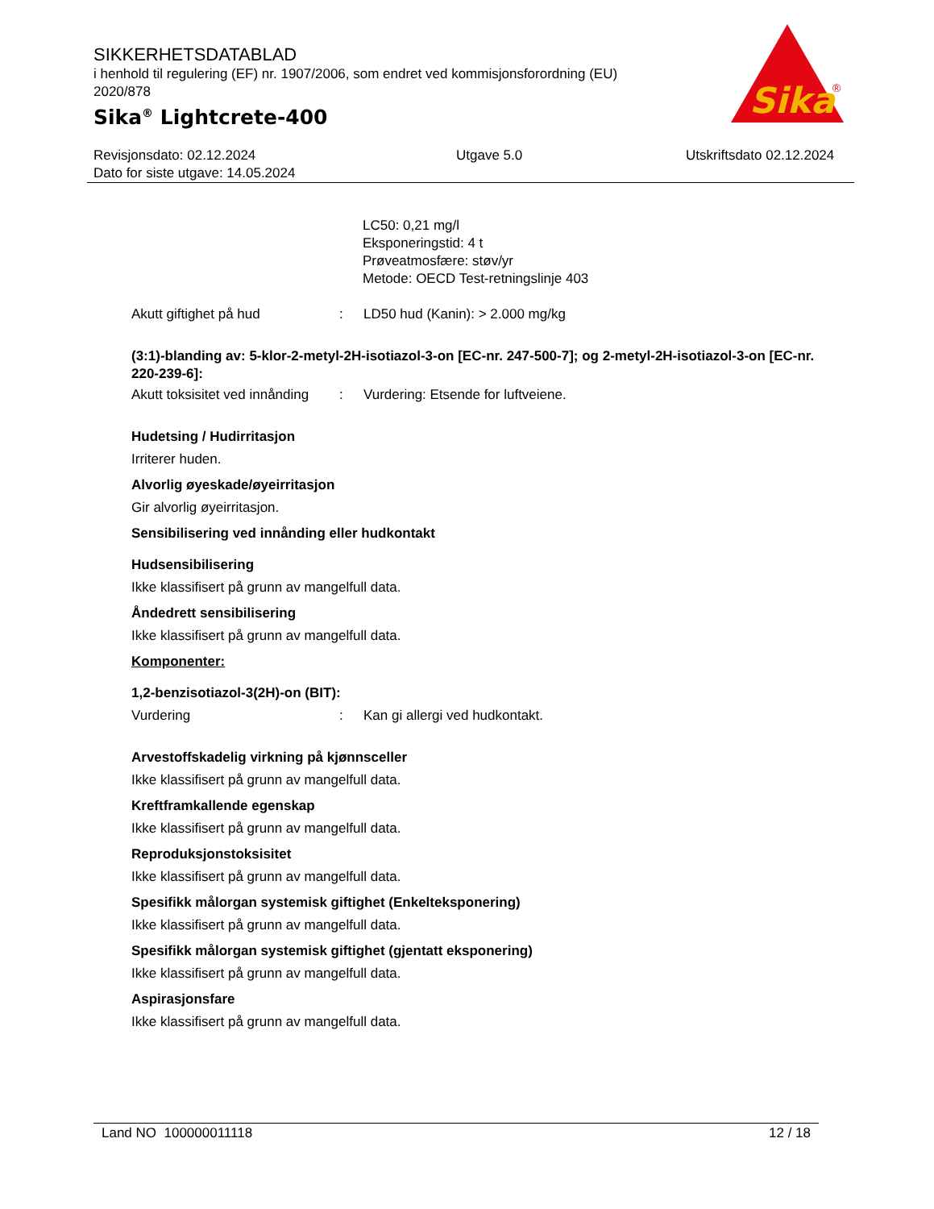SIKKERHETSDATABLAD
i henhold til regulering (EF) nr. 1907/2006, som endret ved kommisjonsforordning (EU) 2020/878
Sika<sup>®</sup> Lightcrete-400
Sika
®
Revisjonsdato: 02.12.2024
Dato for siste utgave: 14.05.2024
Utgave 5.0 Utskriftsdato 02.12.2024
LC50: 0,21 mg/l
Eksponeringstid: 4 t
Prøveatmosfære: støv/yr
Metode: OECD Test-retningslinje 403
Akutt giftighet på hud : LD50 hud (Kanin): > 2.000 mg/kg
(3:1)-blanding av: 5-klor-2-metyl-2H-isotiazol-3-on [EC-nr. 247-500-7]; og 2-metyl-2H-isotiazol-3-on [EC-nr. 220-239-6]:
Akutt toksisitet ved innånding
: Vurdering: Etsende for luftveiene.
Hudetsing / Hudirritasjon
Irriterer huden.
Alvorlig øyeskade/øyeirritasjon
Gir alvorlig øyeirritasjon.
Sensibilisering ved innånding eller hudkontakt
Hudsensibilisering
Ikke klassifisert på grunn av mangelfull data.
Åndedrett sensibilisering
Ikke klassifisert på grunn av mangelfull data.
Komponenter:
1,2-benzisotiazol-3(2H)-on (BIT):
Vurdering : Kan gi allergi ved hudkontakt.
Arvestoffskadelig virkning på kjønnsceller
Ikke klassifisert på grunn av mangelfull data.
Kreftframkallende egenskap
Ikke klassifisert på grunn av mangelfull data.
Reproduksjonstoksisitet
Ikke klassifisert på grunn av mangelfull data.
Spesifikk målorgan systemisk giftighet (Enkelteksponering)
Ikke klassifisert på grunn av mangelfull data.
Spesifikk målorgan systemisk giftighet (gjentatt eksponering)
Ikke klassifisert på grunn av mangelfull data.
Aspirasjonsfare
Ikke klassifisert på grunn av mangelfull data.
Land NO 100000011118 12 / 18